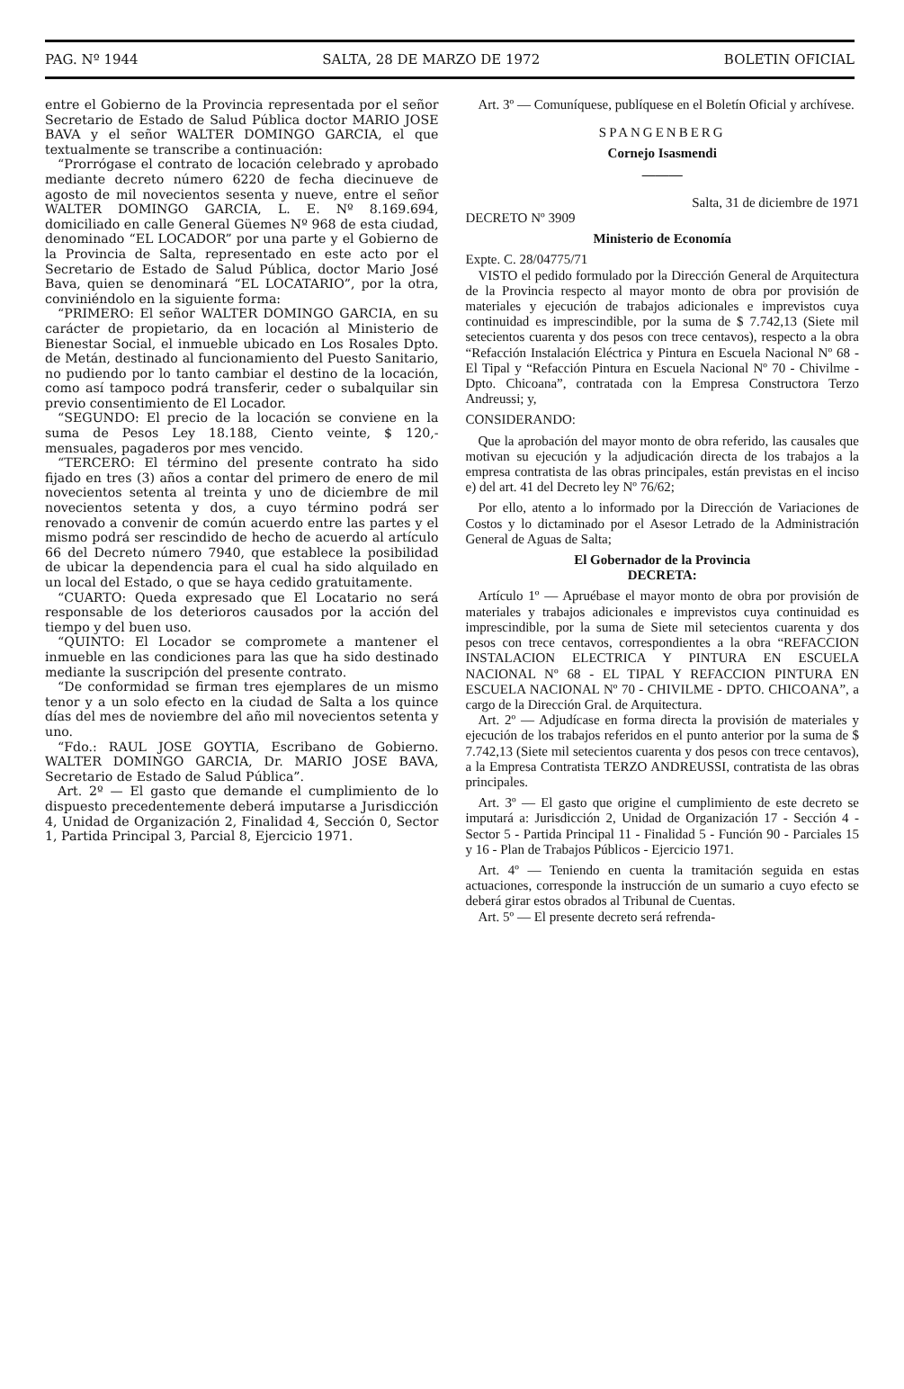PAG. Nº 1944 SALTA, 28 DE MARZO DE 1972 BOLETIN OFICIAL
entre el Gobierno de la Provincia representada por el señor Secretario de Estado de Salud Pública doctor MARIO JOSE BAVA y el señor WALTER DOMINGO GARCIA, el que textualmente se transcribe a continuación:
“Prorrógase el contrato de locación celebrado y aprobado mediante decreto número 6220 de fecha diecinueve de agosto de mil novecientos sesenta y nueve, entre el señor WALTER DOMINGO GARCIA, L. E. Nº 8.169.694, domiciliado en calle General Güemes Nº 968 de esta ciudad, denominado “EL LOCADOR” por una parte y el Gobierno de la Provincia de Salta, representado en este acto por el Secretario de Estado de Salud Pública, doctor Mario José Bava, quien se denominará “EL LOCATARIO”, por la otra, conviniéndolo en la siguiente forma:
“PRIMERO: El señor WALTER DOMINGO GARCIA, en su carácter de propietario, da en locación al Ministerio de Bienestar Social, el inmueble ubicado en Los Rosales Dpto. de Metán, destinado al funcionamiento del Puesto Sanitario, no pudiendo por lo tanto cambiar el destino de la locación, como así tampoco podrá transferir, ceder o subalquilar sin previo consentimiento de El Locador.
“SEGUNDO: El precio de la locación se conviene en la suma de Pesos Ley 18.188, Ciento veinte, $ 120,- mensuales, pagaderos por mes vencido.
“TERCERO: El término del presente contrato ha sido fijado en tres (3) años a contar del primero de enero de mil novecientos setenta al treinta y uno de diciembre de mil novecientos setenta y dos, a cuyo término podrá ser renovado a convenir de común acuerdo entre las partes y el mismo podrá ser rescindido de hecho de acuerdo al artículo 66 del Decreto número 7940, que establece la posibilidad de ubicar la dependencia para el cual ha sido alquilado en un local del Estado, o que se haya cedido gratuitamente.
“CUARTO: Queda expresado que El Locatario no será responsable de los deterioros causados por la acción del tiempo y del buen uso.
“QUINTO: El Locador se compromete a mantener el inmueble en las condiciones para las que ha sido destinado mediante la suscripción del presente contrato.
“De conformidad se firman tres ejemplares de un mismo tenor y a un solo efecto en la ciudad de Salta a los quince días del mes de noviembre del año mil novecientos setenta y uno.
“Fdo.: RAUL JOSE GOYTIA, Escribano de Gobierno. WALTER DOMINGO GARCIA, Dr. MARIO JOSE BAVA, Secretario de Estado de Salud Pública”.
Art. 2º — El gasto que demande el cumplimiento de lo dispuesto precedentemente deberá imputarse a Jurisdicción 4, Unidad de Organización 2, Finalidad 4, Sección 0, Sector 1, Partida Principal 3, Parcial 8, Ejercicio 1971.
Art. 3º — Comuníquese, publíquese en el Boletín Oficial y archívese.
SPANGENBERG
Cornejo Isasmendi
———
Salta, 31 de diciembre de 1971
DECRETO Nº 3909
Ministerio de Economía
Expte. C. 28/04775/71
VISTO el pedido formulado por la Dirección General de Arquitectura de la Provincia respecto al mayor monto de obra por provisión de materiales y ejecución de trabajos adicionales e imprevistos cuya continuidad es imprescindible, por la suma de $ 7.742,13 (Siete mil setecientos cuarenta y dos pesos con trece centavos), respecto a la obra “Refacción Instalación Eléctrica y Pintura en Escuela Nacional Nº 68 - El Tipal y “Refacción Pintura en Escuela Nacional Nº 70 - Chivilme - Dpto. Chicoana”, contratada con la Empresa Constructora Terzo Andreussi; y,
CONSIDERANDO:
Que la aprobación del mayor monto de obra referido, las causales que motivan su ejecución y la adjudicación directa de los trabajos a la empresa contratista de las obras principales, están previstas en el inciso e) del art. 41 del Decreto ley Nº 76/62;
Por ello, atento a lo informado por la Dirección de Variaciones de Costos y lo dictaminado por el Asesor Letrado de la Administración General de Aguas de Salta;
El Gobernador de la Provincia
DECRETA:
Artículo 1º — Apruébase el mayor monto de obra por provisión de materiales y trabajos adicionales e imprevistos cuya continuidad es imprescindible, por la suma de Siete mil setecientos cuarenta y dos pesos con trece centavos, correspondientes a la obra “REFACCION INSTALACION ELECTRICA Y PINTURA EN ESCUELA NACIONAL Nº 68 - EL TIPAL Y REFACCION PINTURA EN ESCUELA NACIONAL Nº 70 - CHIVILME - DPTO. CHICOANA”, a cargo de la Dirección Gral. de Arquitectura.
Art. 2º — Adjudícase en forma directa la provisión de materiales y ejecución de los trabajos referidos en el punto anterior por la suma de $ 7.742,13 (Siete mil setecientos cuarenta y dos pesos con trece centavos), a la Empresa Contratista TERZO ANDREUSSI, contratista de las obras principales.
Art. 3º — El gasto que origine el cumplimiento de este decreto se imputará a: Jurisdicción 2, Unidad de Organización 17 - Sección 4 - Sector 5 - Partida Principal 11 - Finalidad 5 - Función 90 - Parciales 15 y 16 - Plan de Trabajos Públicos - Ejercicio 1971.
Art. 4º — Teniendo en cuenta la tramitación seguida en estas actuaciones, corresponde la instrucción de un sumario a cuyo efecto se deberá girar estos obrados al Tribunal de Cuentas.
Art. 5º — El presente decreto será refrenda-